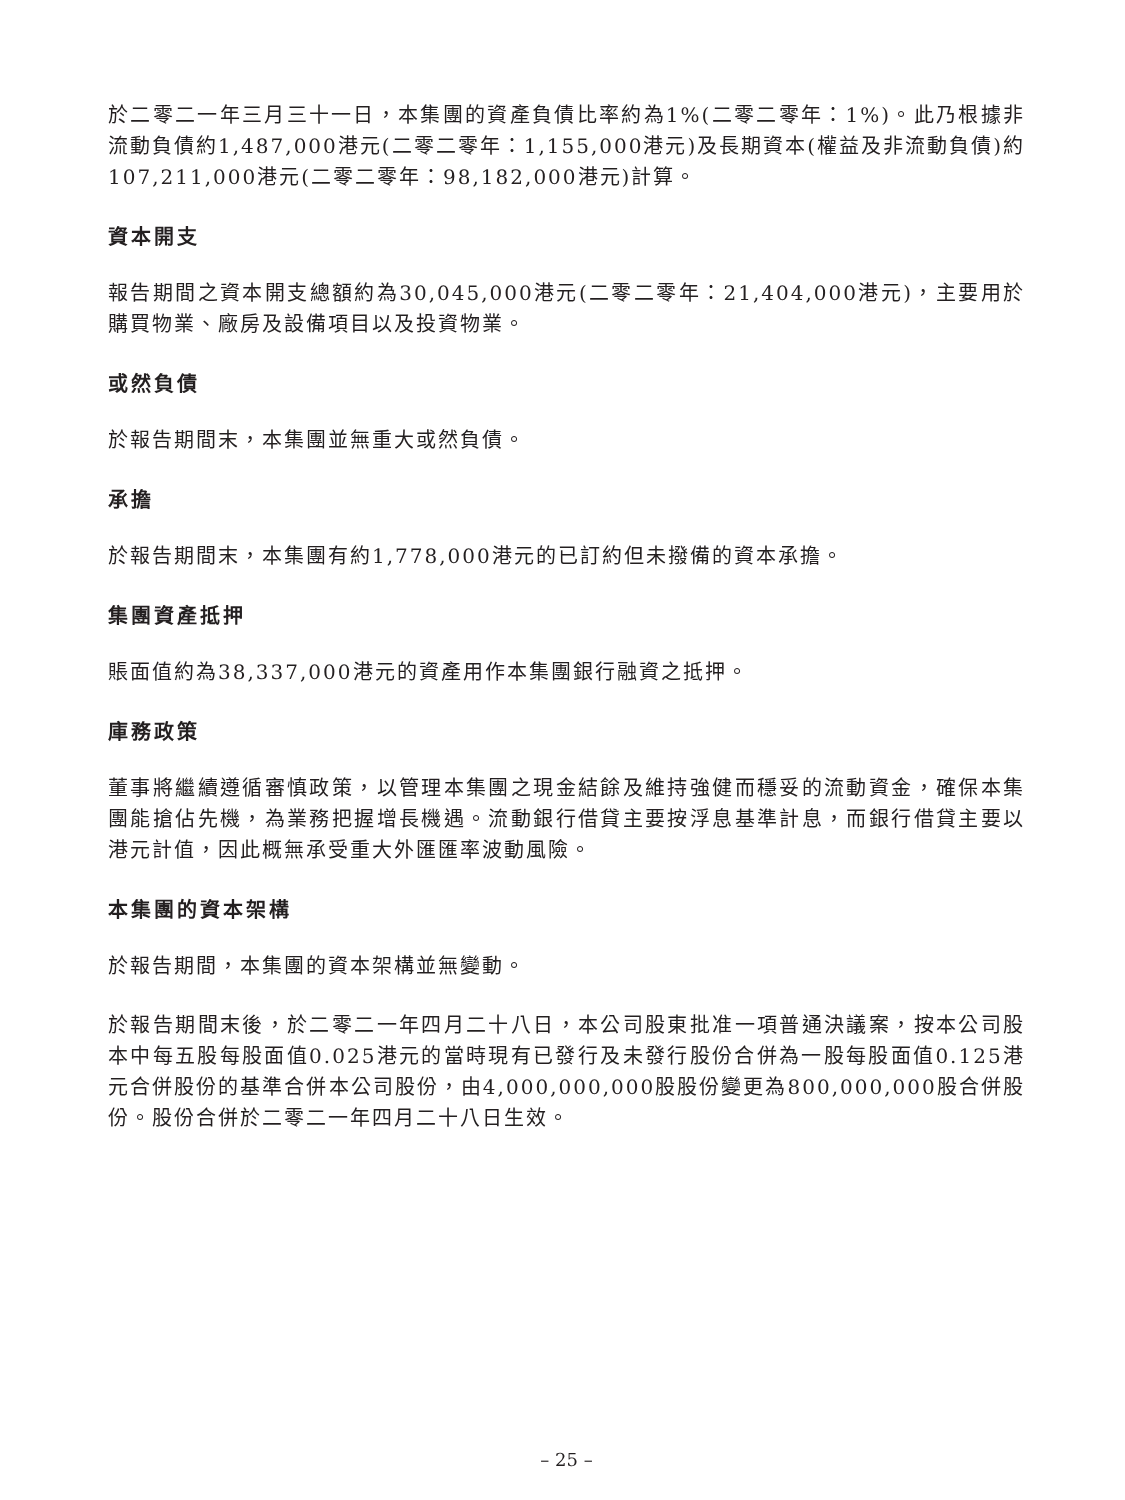於二零二一年三月三十一日，本集團的資產負債比率約為1%(二零二零年：1%)。此乃根據非流動負債約1,487,000港元(二零二零年：1,155,000港元)及長期資本(權益及非流動負債)約107,211,000港元(二零二零年：98,182,000港元)計算。
資本開支
報告期間之資本開支總額約為30,045,000港元(二零二零年：21,404,000港元)，主要用於購買物業、廠房及設備項目以及投資物業。
或然負債
於報告期間末，本集團並無重大或然負債。
承擔
於報告期間末，本集團有約1,778,000港元的已訂約但未撥備的資本承擔。
集團資產抵押
賬面值約為38,337,000港元的資產用作本集團銀行融資之抵押。
庫務政策
董事將繼續遵循審慎政策，以管理本集團之現金結餘及維持強健而穩妥的流動資金，確保本集團能搶佔先機，為業務把握增長機遇。流動銀行借貸主要按浮息基準計息，而銀行借貸主要以港元計值，因此概無承受重大外匯匯率波動風險。
本集團的資本架構
於報告期間，本集團的資本架構並無變動。
於報告期間末後，於二零二一年四月二十八日，本公司股東批准一項普通決議案，按本公司股本中每五股每股面值0.025港元的當時現有已發行及未發行股份合併為一股每股面值0.125港元合併股份的基準合併本公司股份，由4,000,000,000股股份變更為800,000,000股合併股份。股份合併於二零二一年四月二十八日生效。
– 25 –